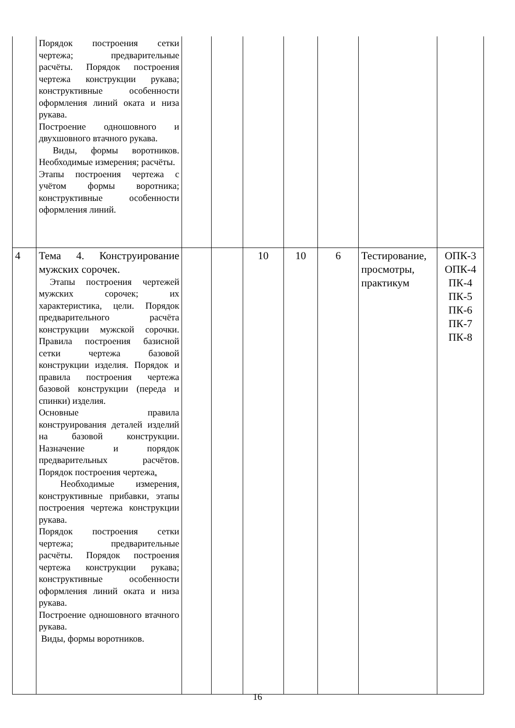| | Порядок построения сетки чертежа; предварительные расчёты. Порядок построения чертежа конструкции рукава; конструктивные особенности оформления линий оката и низа рукава. Построение одношовного и двухшовного втачного рукава. Виды, формы воротников. Необходимые измерения; расчёты. Этапы построения чертежа с учётом формы воротника; конструктивные особенности оформления линий. | | | | | | | |
| 4 | Тема 4. Конструирование мужских сорочек. Этапы построения чертежей мужских сорочек; их характеристика, цели. Порядок предварительного расчёта конструкции мужской сорочки. Правила построения базисной сетки чертежа базовой конструкции изделия. Порядок и правила построения чертежа базовой конструкции (переда и спинки) изделия. Основные правила конструирования деталей изделий на базовой конструкции. Назначение и порядок предварительных расчётов. Порядок построения чертежа . Необходимые измерения, конструктивные прибавки, этапы построения чертежа конструкции рукава. Порядок построения сетки чертежа; предварительные расчёты. Порядок построения чертежа конструкции рукава; конструктивные особенности оформления линий оката и низа рукава. Построение одношовного втачного рукава. Виды, формы воротников. | | | 10 | 10 | 6 | Тестирование, просмотры, практикум | ОПК-3 ОПК-4 ПК-4 ПК-5 ПК-6 ПК-7 ПК-8 |
16